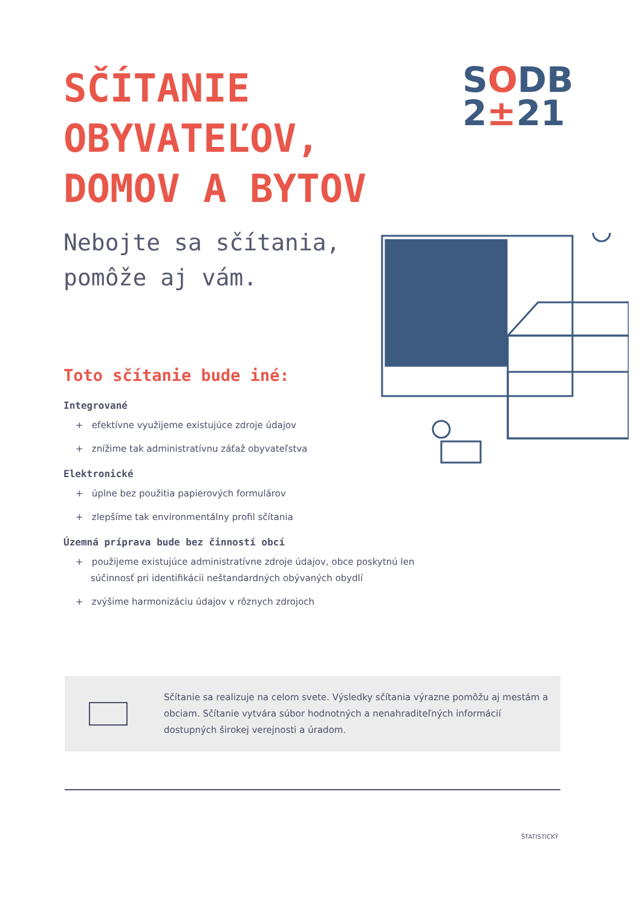SČÍTANIE
OBYVATEĽOV,
DOMOV A BYTOV
SODB
2±21
Nebojte sa sčítania,
pomôže aj vám.
Toto sčítanie bude iné:
Integrované
+ efektívne využijeme existujúce zdroje údajov
+ znížime tak administratívnu záťaž obyvateľstva
Elektronické
+ úplne bez použitia papierových formulárov
+ zlepšíme tak environmentálny profil sčítania
Územná príprava bude bez činností obcí
+ použijeme existujúce administratívne zdroje údajov, obce poskytnú len súčinnosť pri identifikácii neštandardných obývaných obydlí
+ zvýšime harmonizáciu údajov v rôznych zdrojoch
Sčítanie sa realizuje na celom svete. Výsledky sčítania výrazne pomôžu aj mestám a obciam. Sčítanie vytvára súbor hodnotných a nenahraditeľných informácií dostupných širokej verejnosti a úradom.
ŠTATISTICKÝ